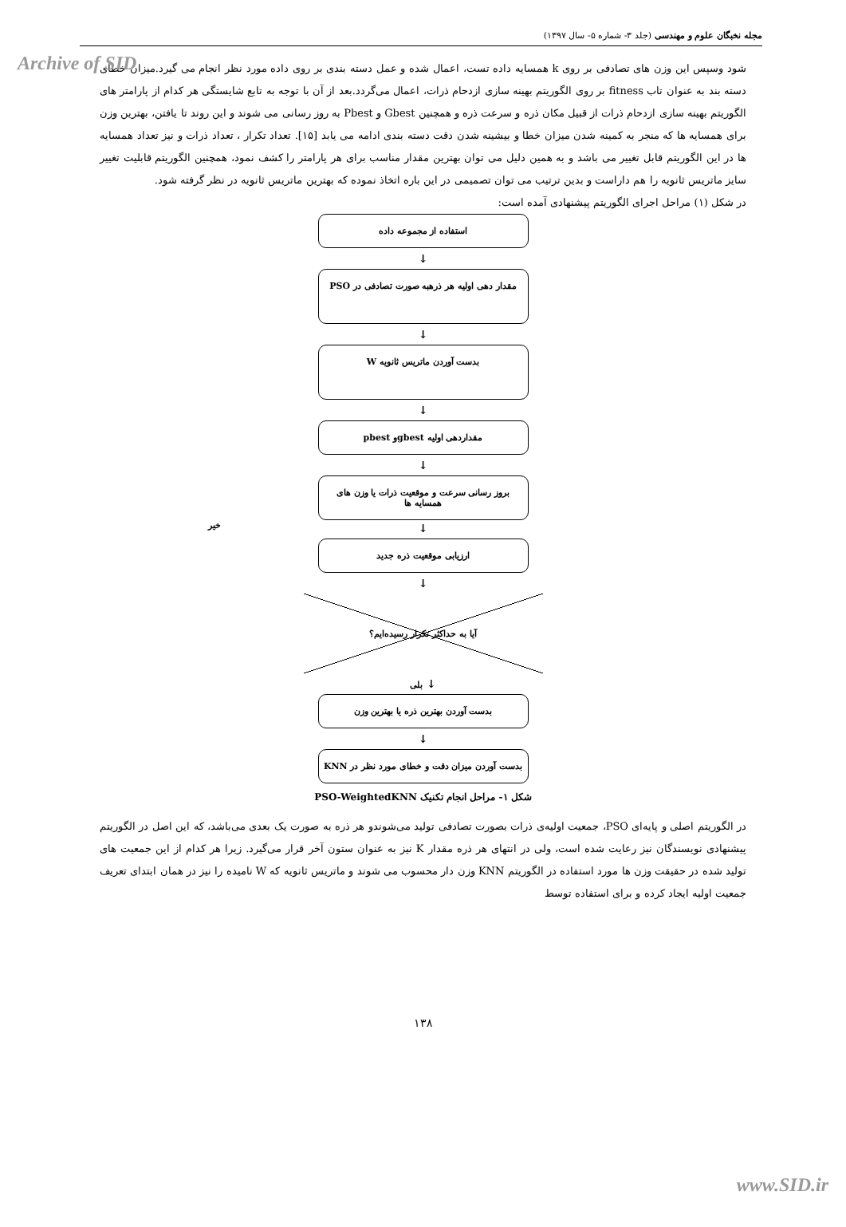Archive of SID
مجله نخبگان علوم و مهندسی (جلد ۳- شماره ۵- سال ۱۳۹۷)
شود وسپس این وزن های تصادفی بر روی k همسایه داده تست، اعمال شده و عمل دسته بندی بر روی داده مورد نظر انجام می گیرد.میزان خطای دسته بند به عنوان تاب fitness بر روی الگوریتم بهینه سازی ازدحام ذرات، اعمال می‌گردد.بعد از آن با توجه به تابع شایستگی هر کدام از پارامتر های الگوریتم بهینه سازی ازدحام ذرات از قبیل مکان ذره و سرعت ذره و همچنین Gbest و Pbest به روز رسانی می شوند و این روند تا یافتن، بهترین وزن برای همسایه ها که منجر به کمینه شدن میزان خطا و بیشینه شدن دقت دسته بندی ادامه می یابد [۱۵]. تعداد تکرار ، تعداد ذرات و نیز تعداد همسایه ها در این الگوریتم قابل تغییر می باشد و به همین دلیل می توان بهترین مقدار مناسب برای هر پارامتر را کشف نمود، همچنین الگوریتم قابلیت تغییر سایز ماتریس ثانویه را هم داراست و بدین ترتیب می توان تصمیمی در این باره اتخاذ نموده که بهترین ماتریس ثانویه در نظر گرفته شود.
در شکل (۱) مراحل اجرای الگوریتم پیشنهادی آمده است:
استفاده از مجموعه داده
↓
مقدار دهی اولیه هر ذرهبه صورت تصادفی در PSO
↓
بدست آوردن ماتریس ثانویه W
↓
مقداردهی اولیه gbestو pbest
↓
بروز رسانی سرعت و موقعیت ذرات یا وزن های همسایه ها
خیر
↓
ارزیابی موقعیت ذره جدید
↓
آیا به حداکثر تکرار رسیده‌ایم؟
↓ بلی
بدست آوردن بهترین ذره یا بهترین وزن
↓
بدست آوردن میزان دقت و خطای مورد نظر در KNN
شکل ۱- مراحل انجام تکنیک PSO-WeightedKNN
در الگوریتم اصلی و پایه‌ای PSO، جمعیت اولیه‌ی ذرات بصورت تصادفی تولید می‌شوندو هر ذره به صورت یک بعدی می‌باشد، که این اصل در الگوریتم پیشنهادی نویسندگان نیز رعایت شده است، ولی در انتهای هر ذره مقدار K نیز به عنوان ستون آخر قرار می‌گیرد. زیرا هر کدام از این جمعیت های تولید شده در حقیقت وزن ها مورد استفاده در الگوریتم KNN وزن دار محسوب می شوند و ماتریس ثانویه که W نامیده را نیز در همان ابتدای تعریف جمعیت اولیه ایجاد کرده و برای استفاده توسط
۱۳۸
www.SID.ir